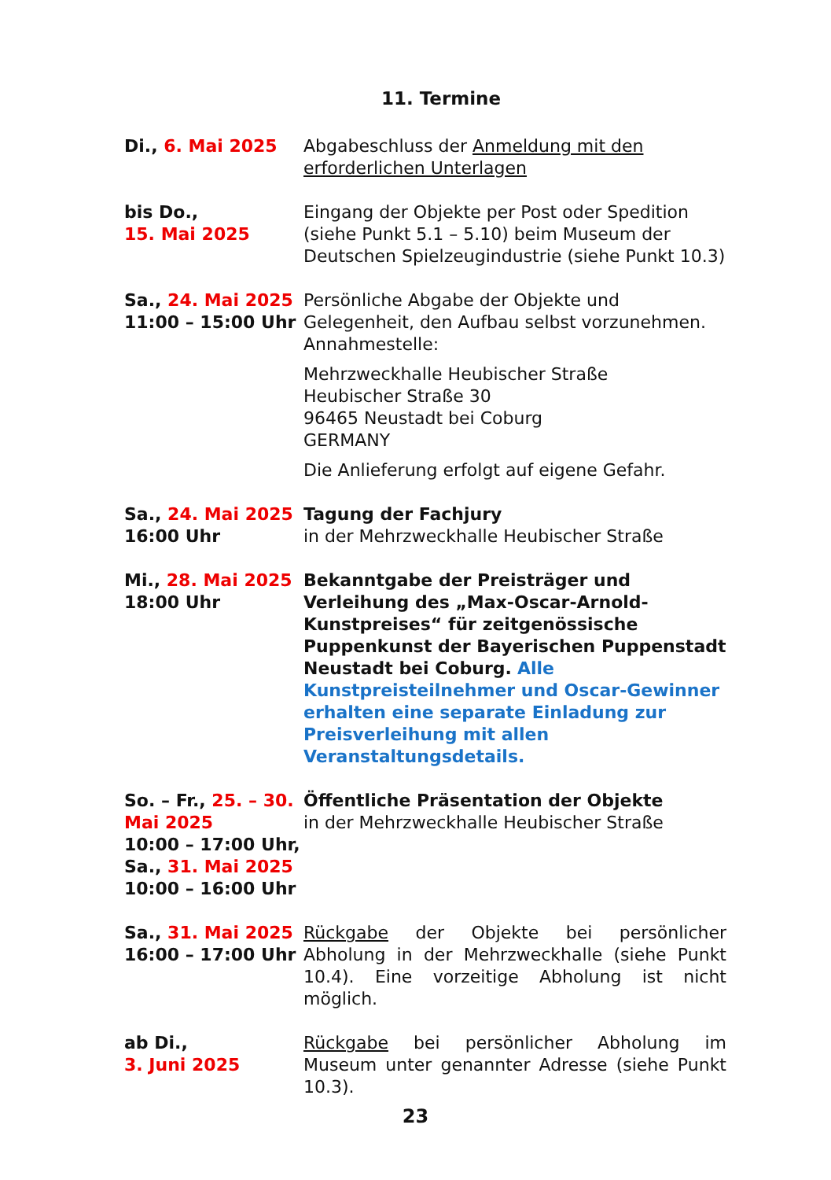11. Termine
| Di., 6. Mai 2025 | Abgabeschluss der Anmeldung mit den erforderlichen Unterlagen |
| bis Do., 15. Mai 2025 | Eingang der Objekte per Post oder Spedition (siehe Punkt 5.1 – 5.10) beim Museum der Deutschen Spielzeugindustrie (siehe Punkt 10.3) |
| Sa., 24. Mai 2025 11:00 – 15:00 Uhr | Persönliche Abgabe der Objekte und Gelegenheit, den Aufbau selbst vorzunehmen. Annahmestelle: Mehrzweckhalle Heubischer Straße Heubischer Straße 30 96465 Neustadt bei Coburg GERMANY Die Anlieferung erfolgt auf eigene Gefahr. |
| Sa., 24. Mai 2025 16:00 Uhr | Tagung der Fachjury in der Mehrzweckhalle Heubischer Straße |
| Mi., 28. Mai 2025 18:00 Uhr | Bekanntgabe der Preisträger und Verleihung des „Max-Oscar-Arnold-Kunstpreises“ für zeitgenössische Puppenkunst der Bayerischen Puppenstadt Neustadt bei Coburg. Alle Kunstpreisteilnehmer und Oscar-Gewinner erhalten eine separate Einladung zur Preisverleihung mit allen Veranstaltungsdetails. |
| So. – Fr., 25. – 30. Mai 2025 10:00 – 17:00 Uhr, Sa., 31. Mai 2025 10:00 – 16:00 Uhr | Öffentliche Präsentation der Objekte in der Mehrzweckhalle Heubischer Straße |
| Sa., 31. Mai 2025 16:00 – 17:00 Uhr | Rückgabe der Objekte bei persönlicher Abholung in der Mehrzweckhalle (siehe Punkt 10.4). Eine vorzeitige Abholung ist nicht möglich. |
| ab Di., 3. Juni 2025 | Rückgabe bei persönlicher Abholung im Museum unter genannter Adresse (siehe Punkt 10.3). |
23